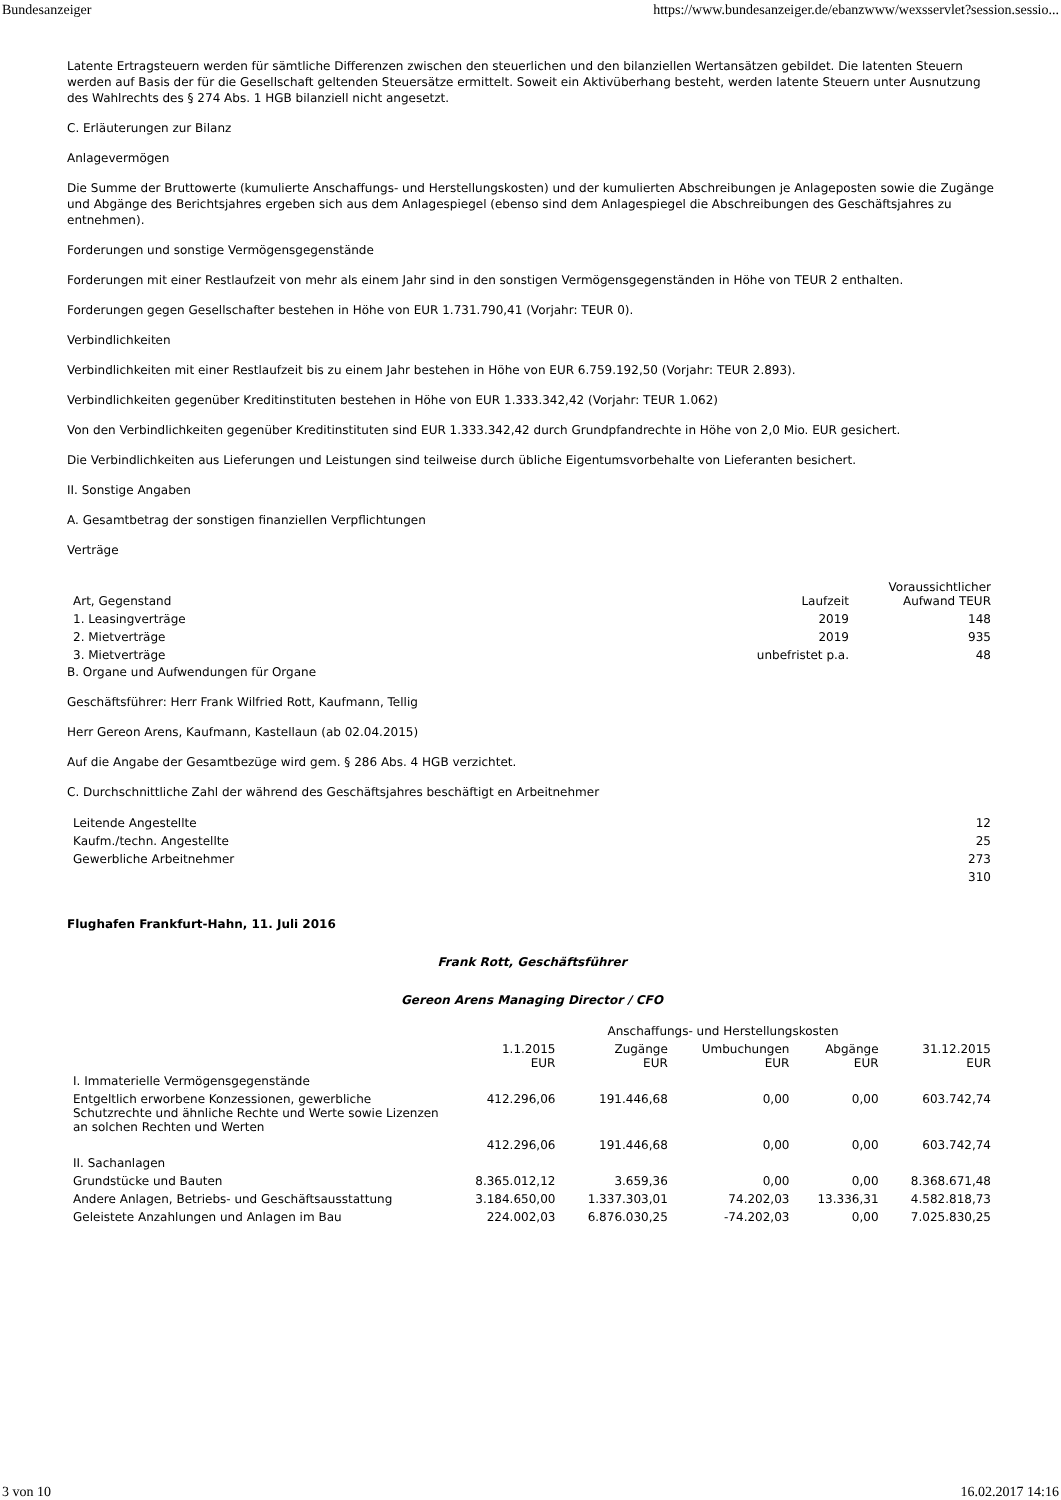Bundesanzeiger https://www.bundesanzeiger.de/ebanzwww/wexsservlet?session.sessio...
Latente Ertragsteuern werden für sämtliche Differenzen zwischen den steuerlichen und den bilanziellen Wertansätzen gebildet. Die latenten Steuern werden auf Basis der für die Gesellschaft geltenden Steuersätze ermittelt. Soweit ein Aktivüberhang besteht, werden latente Steuern unter Ausnutzung des Wahlrechts des § 274 Abs. 1 HGB bilanziell nicht angesetzt.
C. Erläuterungen zur Bilanz
Anlagevermögen
Die Summe der Bruttowerte (kumulierte Anschaffungs- und Herstellungskosten) und der kumulierten Abschreibungen je Anlageposten sowie die Zugänge und Abgänge des Berichtsjahres ergeben sich aus dem Anlagespiegel (ebenso sind dem Anlagespiegel die Abschreibungen des Geschäftsjahres zu entnehmen).
Forderungen und sonstige Vermögensgegenstände
Forderungen mit einer Restlaufzeit von mehr als einem Jahr sind in den sonstigen Vermögensgegenständen in Höhe von TEUR 2 enthalten.
Forderungen gegen Gesellschafter bestehen in Höhe von EUR 1.731.790,41 (Vorjahr: TEUR 0).
Verbindlichkeiten
Verbindlichkeiten mit einer Restlaufzeit bis zu einem Jahr bestehen in Höhe von EUR 6.759.192,50 (Vorjahr: TEUR 2.893).
Verbindlichkeiten gegenüber Kreditinstituten bestehen in Höhe von EUR 1.333.342,42 (Vorjahr: TEUR 1.062)
Von den Verbindlichkeiten gegenüber Kreditinstituten sind EUR 1.333.342,42 durch Grundpfandrechte in Höhe von 2,0 Mio. EUR gesichert.
Die Verbindlichkeiten aus Lieferungen und Leistungen sind teilweise durch übliche Eigentumsvorbehalte von Lieferanten besichert.
II. Sonstige Angaben
A. Gesamtbetrag der sonstigen finanziellen Verpflichtungen
Verträge
| Art, Gegenstand | Laufzeit | Voraussichtlicher Aufwand TEUR |
| --- | --- | --- |
| 1. Leasingverträge | 2019 | 148 |
| 2. Mietverträge | 2019 | 935 |
| 3. Mietverträge | unbefristet p.a. | 48 |
B. Organe und Aufwendungen für Organe
Geschäftsführer: Herr Frank Wilfried Rott, Kaufmann, Tellig
Herr Gereon Arens, Kaufmann, Kastellaun (ab 02.04.2015)
Auf die Angabe der Gesamtbezüge wird gem. § 286 Abs. 4 HGB verzichtet.
C. Durchschnittliche Zahl der während des Geschäftsjahres beschäftigt en Arbeitnehmer
| Leitende Angestellte | 12 |
| Kaufm./techn. Angestellte | 25 |
| Gewerbliche Arbeitnehmer | 273 |
| | 310 |
Flughafen Frankfurt-Hahn, 11. Juli 2016
Frank Rott, Geschäftsführer
Gereon Arens Managing Director / CFO
| | Anschaffungs- und Herstellungskosten | | | | |
| --- | --- | --- | --- | --- | --- |
| | 1.1.2015 EUR | Zugänge EUR | Umbuchungen EUR | Abgänge EUR | 31.12.2015 EUR |
| I. Immaterielle Vermögensgegenstände | | | | | |
| Entgeltlich erworbene Konzessionen, gewerbliche Schutzrechte und ähnliche Rechte und Werte sowie Lizenzen an solchen Rechten und Werten | 412.296,06 | 191.446,68 | 0,00 | 0,00 | 603.742,74 |
| | 412.296,06 | 191.446,68 | 0,00 | 0,00 | 603.742,74 |
| II. Sachanlagen | | | | | |
| Grundstücke und Bauten | 8.365.012,12 | 3.659,36 | 0,00 | 0,00 | 8.368.671,48 |
| Andere Anlagen, Betriebs- und Geschäftsausstattung | 3.184.650,00 | 1.337.303,01 | 74.202,03 | 13.336,31 | 4.582.818,73 |
| Geleistete Anzahlungen und Anlagen im Bau | 224.002,03 | 6.876.030,25 | -74.202,03 | 0,00 | 7.025.830,25 |
3 von 10 16.02.2017 14:16